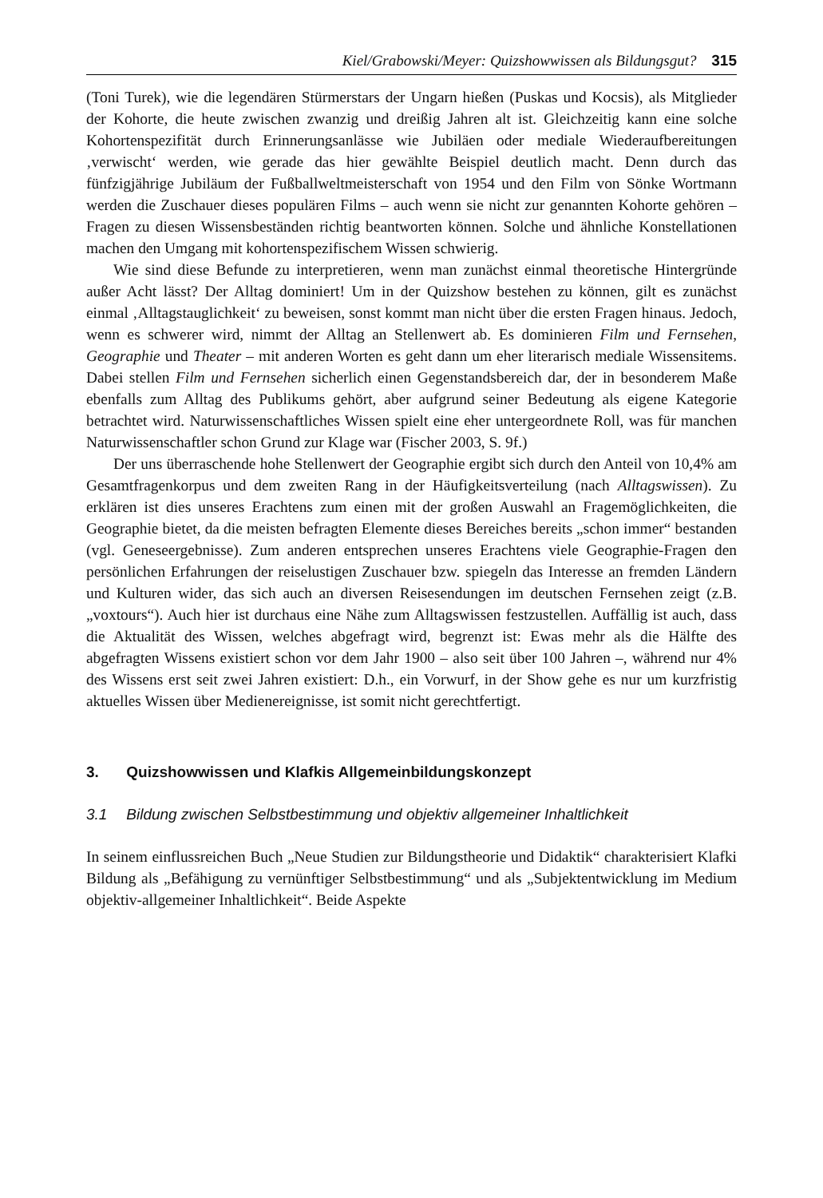Kiel/Grabowski/Meyer: Quizshowwissen als Bildungsgut? 315
(Toni Turek), wie die legendären Stürmerstars der Ungarn hießen (Puskas und Kocsis), als Mitglieder der Kohorte, die heute zwischen zwanzig und dreißig Jahren alt ist. Gleichzeitig kann eine solche Kohortenspezifität durch Erinnerungsanlässe wie Jubiläen oder mediale Wiederaufbereitungen ‚verwischt‘ werden, wie gerade das hier gewählte Beispiel deutlich macht. Denn durch das fünfzigjährige Jubiläum der Fußballweltmeisterschaft von 1954 und den Film von Sönke Wortmann werden die Zuschauer dieses populären Films – auch wenn sie nicht zur genannten Kohorte gehören – Fragen zu diesen Wissensbeständen richtig beantworten können. Solche und ähnliche Konstellationen machen den Umgang mit kohortenspezifischem Wissen schwierig.
Wie sind diese Befunde zu interpretieren, wenn man zunächst einmal theoretische Hintergründe außer Acht lässt? Der Alltag dominiert! Um in der Quizshow bestehen zu können, gilt es zunächst einmal ‚Alltagstauglichkeit‘ zu beweisen, sonst kommt man nicht über die ersten Fragen hinaus. Jedoch, wenn es schwerer wird, nimmt der Alltag an Stellenwert ab. Es dominieren Film und Fernsehen, Geographie und Theater – mit anderen Worten es geht dann um eher literarisch mediale Wissensitems. Dabei stellen Film und Fernsehen sicherlich einen Gegenstandsbereich dar, der in besonderem Maße ebenfalls zum Alltag des Publikums gehört, aber aufgrund seiner Bedeutung als eigene Kategorie betrachtet wird. Naturwissenschaftliches Wissen spielt eine eher untergeordnete Roll, was für manchen Naturwissenschaftler schon Grund zur Klage war (Fischer 2003, S. 9f.)
Der uns überraschende hohe Stellenwert der Geographie ergibt sich durch den Anteil von 10,4% am Gesamtfragenkorpus und dem zweiten Rang in der Häufigkeitsverteilung (nach Alltagswissen). Zu erklären ist dies unseres Erachtens zum einen mit der großen Auswahl an Fragemöglichkeiten, die Geographie bietet, da die meisten befragten Elemente dieses Bereiches bereits „schon immer“ bestanden (vgl. Geneseergebnisse). Zum anderen entsprechen unseres Erachtens viele Geographie-Fragen den persönlichen Erfahrungen der reiselustigen Zuschauer bzw. spiegeln das Interesse an fremden Ländern und Kulturen wider, das sich auch an diversen Reisesendungen im deutschen Fernsehen zeigt (z.B. „voxtours“). Auch hier ist durchaus eine Nähe zum Alltagswissen festzustellen. Auffällig ist auch, dass die Aktualität des Wissen, welches abgefragt wird, begrenzt ist: Ewas mehr als die Hälfte des abgefragten Wissens existiert schon vor dem Jahr 1900 – also seit über 100 Jahren –, während nur 4% des Wissens erst seit zwei Jahren existiert: D.h., ein Vorwurf, in der Show gehe es nur um kurzfristig aktuelles Wissen über Medienereignisse, ist somit nicht gerechtfertigt.
3. Quizshowwissen und Klafkis Allgemeinbildungskonzept
3.1 Bildung zwischen Selbstbestimmung und objektiv allgemeiner Inhaltlichkeit
In seinem einflussreichen Buch „Neue Studien zur Bildungstheorie und Didaktik“ charakterisiert Klafki Bildung als „Befähigung zu vernünftiger Selbstbestimmung“ und als „Subjektentwicklung im Medium objektiv-allgemeiner Inhaltlichkeit“. Beide Aspekte